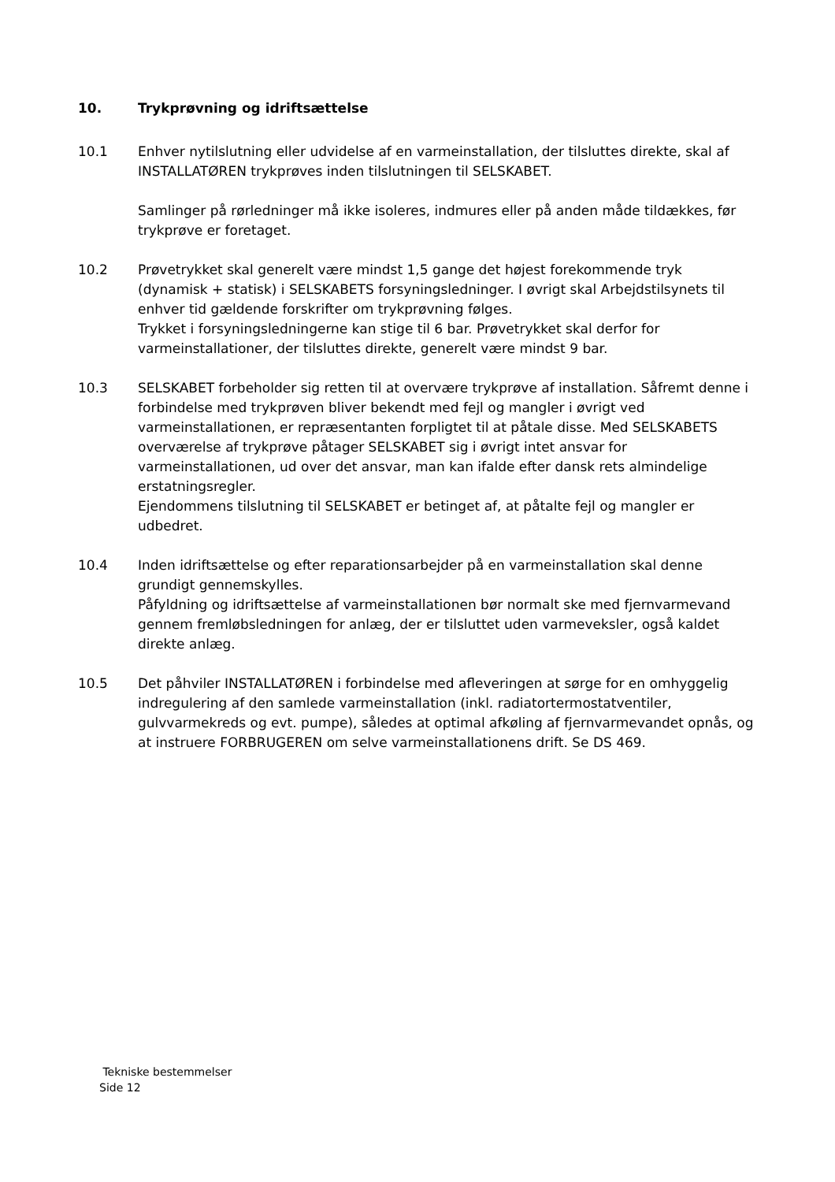10. Trykprøvning og idriftsættelse
10.1 Enhver nytilslutning eller udvidelse af en varmeinstallation, der tilsluttes direkte, skal af INSTALLATØREN trykprøves inden tilslutningen til SELSKABET.
Samlinger på rørledninger må ikke isoleres, indmures eller på anden måde tildækkes, før trykprøve er foretaget.
10.2 Prøvetrykket skal generelt være mindst 1,5 gange det højest forekommende tryk (dynamisk + statisk) i SELSKABETS forsyningsledninger. I øvrigt skal Arbejdstilsynets til enhver tid gældende forskrifter om trykprøvning følges.
Trykket i forsyningsledningerne kan stige til 6 bar. Prøvetrykket skal derfor for varmeinstallationer, der tilsluttes direkte, generelt være mindst 9 bar.
10.3 SELSKABET forbeholder sig retten til at overvære trykprøve af installation. Såfremt denne i forbindelse med trykprøven bliver bekendt med fejl og mangler i øvrigt ved varmeinstallationen, er repræsentanten forpligtet til at påtale disse. Med SELSKABETS overværelse af trykprøve påtager SELSKABET sig i øvrigt intet ansvar for varmeinstallationen, ud over det ansvar, man kan ifalde efter dansk rets almindelige erstatningsregler.
Ejendommens tilslutning til SELSKABET er betinget af, at påtalte fejl og mangler er udbedret.
10.4 Inden idriftsættelse og efter reparationsarbejder på en varmeinstallation skal denne grundigt gennemskylles.
Påfyldning og idriftsættelse af varmeinstallationen bør normalt ske med fjernvarmevand gennem fremløbsledningen for anlæg, der er tilsluttet uden varmeveksler, også kaldet direkte anlæg.
10.5 Det påhviler INSTALLATØREN i forbindelse med afleveringen at sørge for en omhyggelig indregulering af den samlede varmeinstallation (inkl. radiatortermostatventiler, gulvvarmekreds og evt. pumpe), således at optimal afkøling af fjernvarmevandet opnås, og at instruere FORBRUGEREN om selve varmeinstallationens drift. Se DS 469.
Tekniske bestemmelser
Side 12